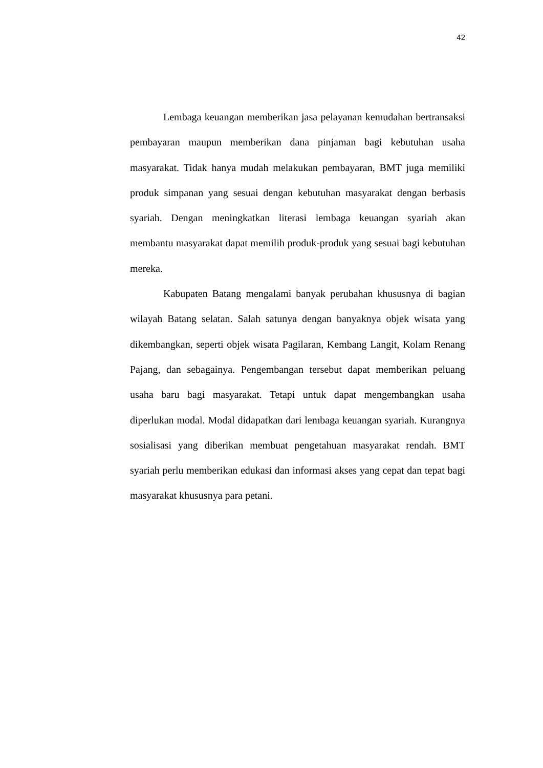42
Lembaga keuangan memberikan jasa pelayanan kemudahan bertransaksi pembayaran maupun memberikan dana pinjaman bagi kebutuhan usaha masyarakat. Tidak hanya mudah melakukan pembayaran, BMT juga memiliki produk simpanan yang sesuai dengan kebutuhan masyarakat dengan berbasis syariah. Dengan meningkatkan literasi lembaga keuangan syariah akan membantu masyarakat dapat memilih produk-produk yang sesuai bagi kebutuhan mereka.
Kabupaten Batang mengalami banyak perubahan khususnya di bagian wilayah Batang selatan. Salah satunya dengan banyaknya objek wisata yang dikembangkan, seperti objek wisata Pagilaran, Kembang Langit, Kolam Renang Pajang, dan sebagainya. Pengembangan tersebut dapat memberikan peluang usaha baru bagi masyarakat. Tetapi untuk dapat mengembangkan usaha diperlukan modal. Modal didapatkan dari lembaga keuangan syariah. Kurangnya sosialisasi yang diberikan membuat pengetahuan masyarakat rendah. BMT syariah perlu memberikan edukasi dan informasi akses yang cepat dan tepat bagi masyarakat khususnya para petani.